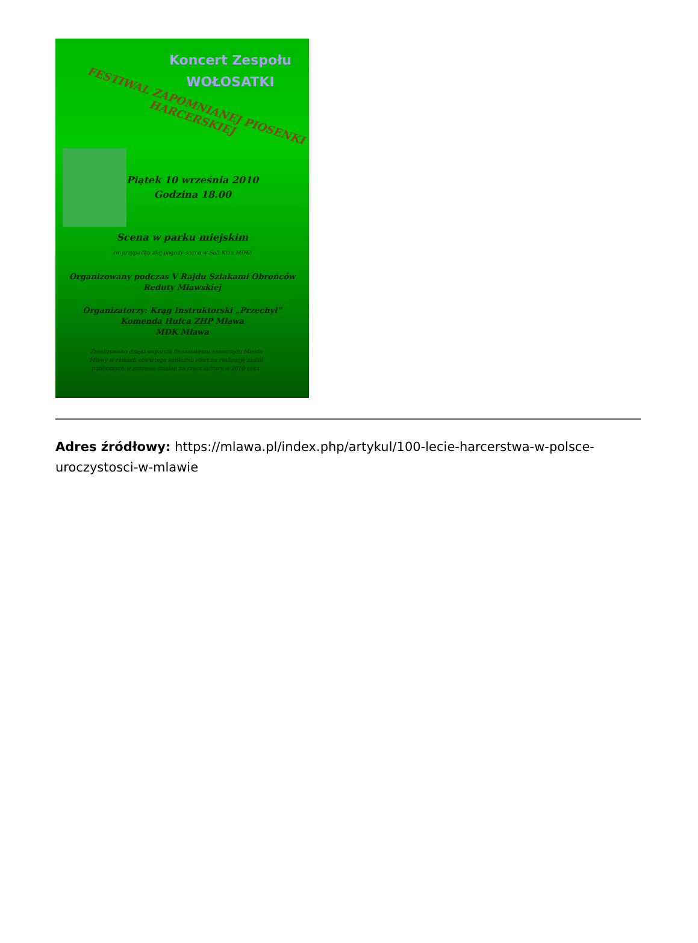Koncert Zespołu
WOŁOSATKI
FESTIWAL ZAPOMNIANEJ PIOSENKI HARCERSKIEJ
Piątek 10 września 2010
Godzina 18.00
Scena w parku miejskim
(w przypadku złej pogody-scena w Sali Kina MDK)
Organizowany podczas V Rajdu Szlakami Obrońców Reduty Mławskiej
Organizatorzy: Krąg Instruktorski „Przechył”
Komenda Hufca ZHP Mława
MDK Mława
Zrealizowano dzięki wsparciu finansowemu samorządu Miasta Mławy w ramach otwartego konkursu ofert na realizację zadań publicznych w zakresie działań na rzecz kultury w 2010 roku.
Adres źródłowy: https://mlawa.pl/index.php/artykul/100-lecie-harcerstwa-w-polsce-uroczystosci-w-mlawie